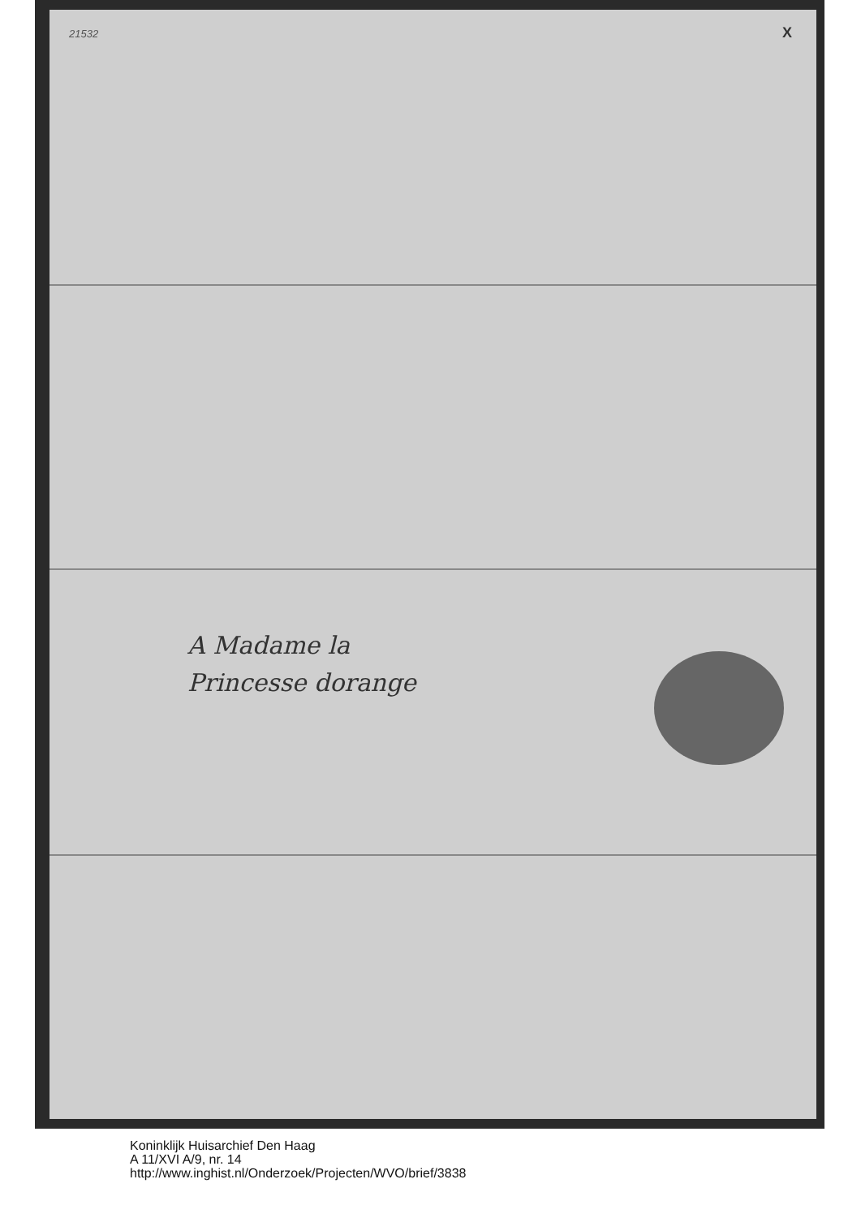21532 X
A Madame la
Princesse dorange
Koninklijk Huisarchief Den Haag
A 11/XVI A/9, nr. 14
http://www.inghist.nl/Onderzoek/Projecten/WVO/brief/3838